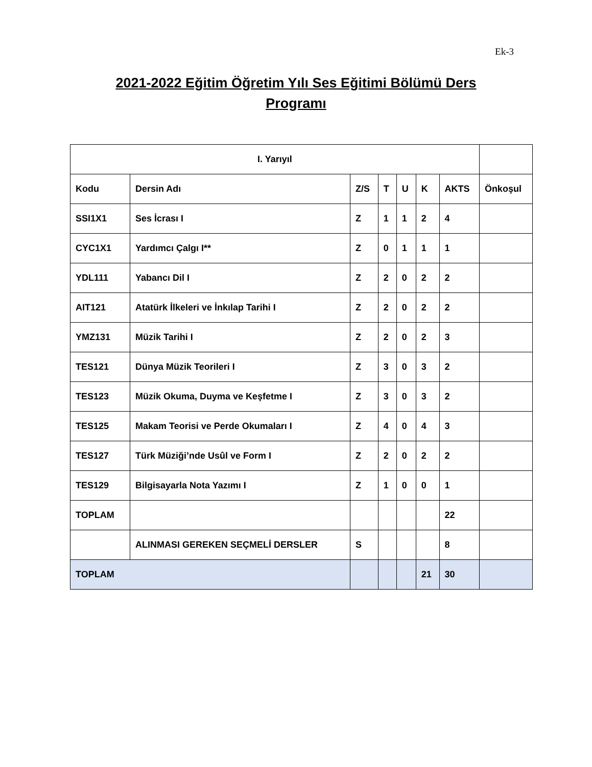Ek-3
2021-2022 Eğitim Öğretim Yılı Ses Eğitimi Bölümü Ders Programı
| I. Yarıyıl | | | | | | | |
| --- | --- | --- | --- | --- | --- | --- | --- |
| Kodu | Dersin Adı | Z/S | T | U | K | AKTS | Önkoşul |
| SSI1X1 | Ses İcrası I | Z | 1 | 1 | 2 | 4 | |
| CYC1X1 | Yardımcı Çalgı I** | Z | 0 | 1 | 1 | 1 | |
| YDL111 | Yabancı Dil I | Z | 2 | 0 | 2 | 2 | |
| AIT121 | Atatürk İlkeleri ve İnkılap Tarihi I | Z | 2 | 0 | 2 | 2 | |
| YMZ131 | Müzik Tarihi I | Z | 2 | 0 | 2 | 3 | |
| TES121 | Dünya Müzik Teorileri I | Z | 3 | 0 | 3 | 2 | |
| TES123 | Müzik Okuma, Duyma ve Keşfetme I | Z | 3 | 0 | 3 | 2 | |
| TES125 | Makam Teorisi ve Perde Okumaları I | Z | 4 | 0 | 4 | 3 | |
| TES127 | Türk Müziği’nde Usûl ve Form I | Z | 2 | 0 | 2 | 2 | |
| TES129 | Bilgisayarla Nota Yazımı I | Z | 1 | 0 | 0 | 1 | |
| TOPLAM | | | | | | 22 | |
| | ALINMASI GEREKEN SEÇMELİ DERSLER | S | | | | 8 | |
| TOPLAM | | | | | 21 | 30 | |